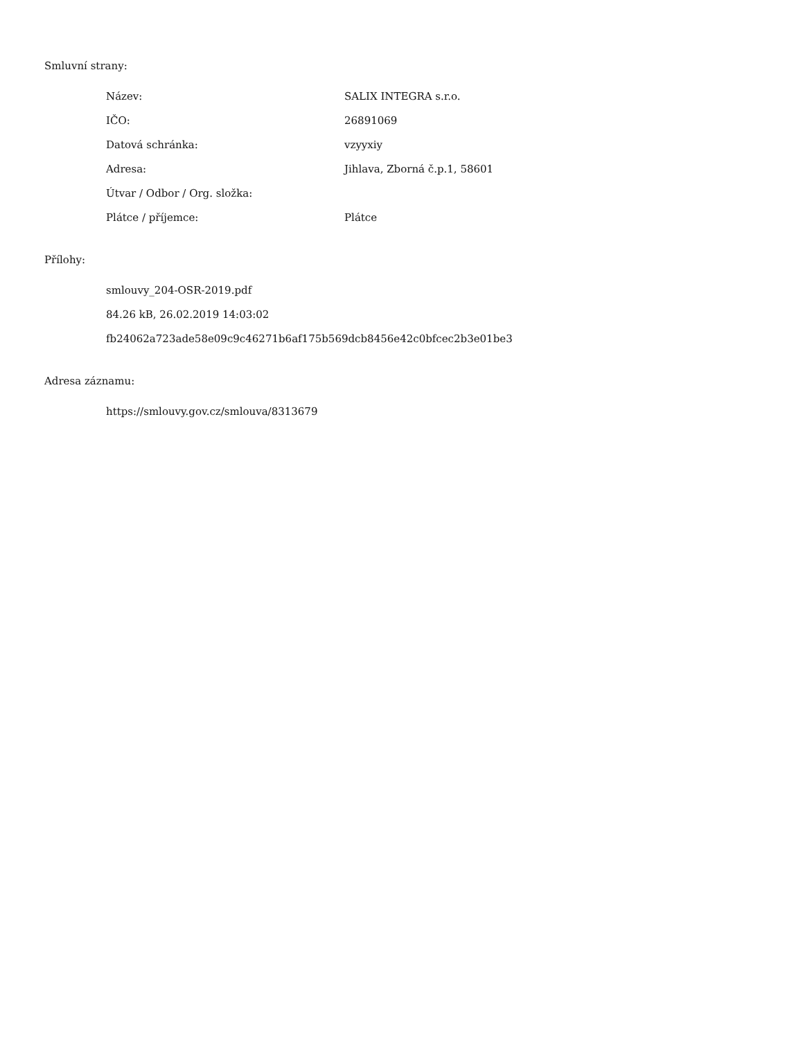Smluvní strany:
| Název: | SALIX INTEGRA s.r.o. |
| IČO: | 26891069 |
| Datová schránka: | vzyyxiy |
| Adresa: | Jihlava, Zborná č.p.1, 58601 |
| Útvar / Odbor / Org. složka: | |
| Plátce / příjemce: | Plátce |
Přílohy:
smlouvy_204-OSR-2019.pdf
84.26 kB, 26.02.2019 14:03:02
fb24062a723ade58e09c9c46271b6af175b569dcb8456e42c0bfcec2b3e01be3
Adresa záznamu:
https://smlouvy.gov.cz/smlouva/8313679